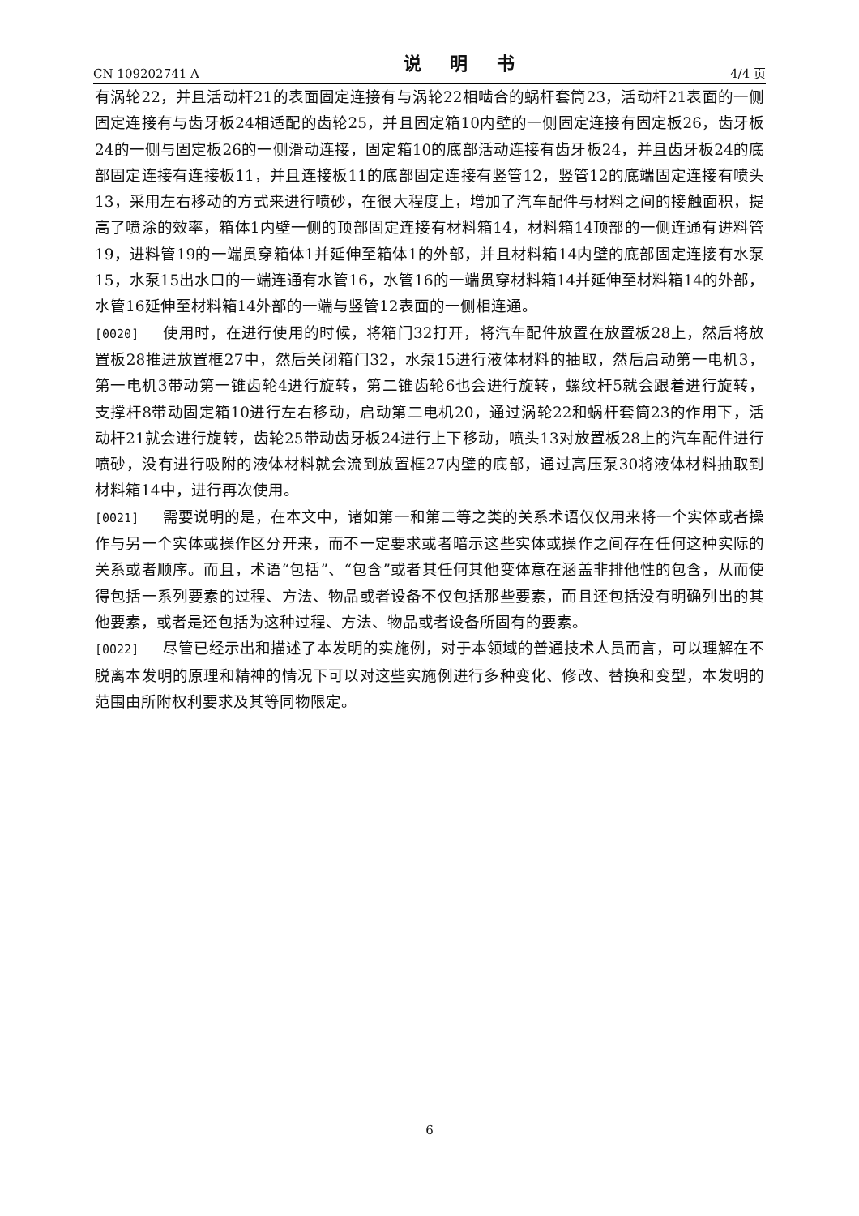CN 109202741 A 说 明 书 4/4 页
有涡轮22，并且活动杆21的表面固定连接有与涡轮22相啮合的蜗杆套筒23，活动杆21表面的一侧固定连接有与齿牙板24相适配的齿轮25，并且固定箱10内壁的一侧固定连接有固定板26，齿牙板24的一侧与固定板26的一侧滑动连接，固定箱10的底部活动连接有齿牙板24，并且齿牙板24的底部固定连接有连接板11，并且连接板11的底部固定连接有竖管12，竖管12的底端固定连接有喷头13，采用左右移动的方式来进行喷砂，在很大程度上，增加了汽车配件与材料之间的接触面积，提高了喷涂的效率，箱体1内壁一侧的顶部固定连接有材料箱14，材料箱14顶部的一侧连通有进料管19，进料管19的一端贯穿箱体1并延伸至箱体1的外部，并且材料箱14内壁的底部固定连接有水泵15，水泵15出水口的一端连通有水管16，水管16的一端贯穿材料箱14并延伸至材料箱14的外部，水管16延伸至材料箱14外部的一端与竖管12表面的一侧相连通。
[0020] 使用时，在进行使用的时候，将箱门32打开，将汽车配件放置在放置板28上，然后将放置板28推进放置框27中，然后关闭箱门32，水泵15进行液体材料的抽取，然后启动第一电机3，第一电机3带动第一锥齿轮4进行旋转，第二锥齿轮6也会进行旋转，螺纹杆5就会跟着进行旋转，支撑杆8带动固定箱10进行左右移动，启动第二电机20，通过涡轮22和蜗杆套筒23的作用下，活动杆21就会进行旋转，齿轮25带动齿牙板24进行上下移动，喷头13对放置板28上的汽车配件进行喷砂，没有进行吸附的液体材料就会流到放置框27内壁的底部，通过高压泵30将液体材料抽取到材料箱14中，进行再次使用。
[0021] 需要说明的是，在本文中，诸如第一和第二等之类的关系术语仅仅用来将一个实体或者操作与另一个实体或操作区分开来，而不一定要求或者暗示这些实体或操作之间存在任何这种实际的关系或者顺序。而且，术语“包括”、“包含”或者其任何其他变体意在涵盖非排他性的包含，从而使得包括一系列要素的过程、方法、物品或者设备不仅包括那些要素，而且还包括没有明确列出的其他要素，或者是还包括为这种过程、方法、物品或者设备所固有的要素。
[0022] 尽管已经示出和描述了本发明的实施例，对于本领域的普通技术人员而言，可以理解在不脱离本发明的原理和精神的情况下可以对这些实施例进行多种变化、修改、替换和变型，本发明的范围由所附权利要求及其等同物限定。
6